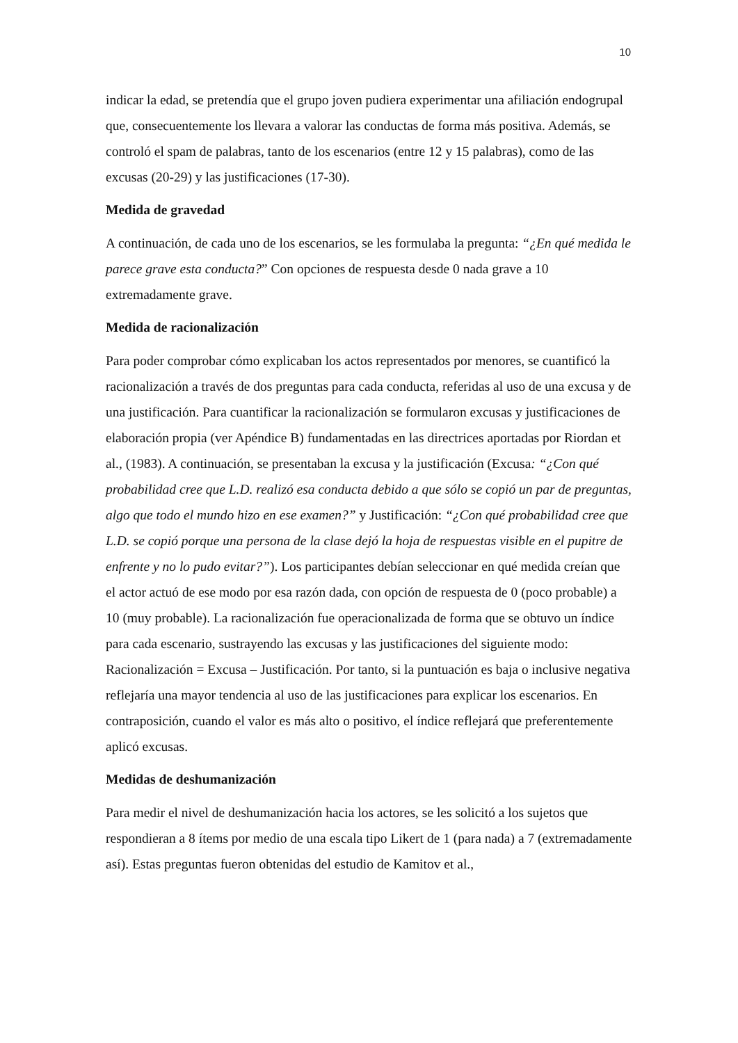10
indicar la edad, se pretendía que el grupo joven pudiera experimentar una afiliación endogrupal que, consecuentemente los llevara a valorar las conductas de forma más positiva. Además, se controló el spam de palabras, tanto de los escenarios (entre 12 y 15 palabras), como de las excusas (20-29) y las justificaciones (17-30).
Medida de gravedad
A continuación, de cada uno de los escenarios, se les formulaba la pregunta: “¿En qué medida le parece grave esta conducta?” Con opciones de respuesta desde 0 nada grave a 10 extremadamente grave.
Medida de racionalización
Para poder comprobar cómo explicaban los actos representados por menores, se cuantificó la racionalización a través de dos preguntas para cada conducta, referidas al uso de una excusa y de una justificación. Para cuantificar la racionalización se formularon excusas y justificaciones de elaboración propia (ver Apéndice B) fundamentadas en las directrices aportadas por Riordan et al., (1983). A continuación, se presentaban la excusa y la justificación (Excusa: “¿Con qué probabilidad cree que L.D. realizó esa conducta debido a que sólo se copió un par de preguntas, algo que todo el mundo hizo en ese examen?” y Justificación: “¿Con qué probabilidad cree que L.D. se copió porque una persona de la clase dejó la hoja de respuestas visible en el pupitre de enfrente y no lo pudo evitar?”). Los participantes debían seleccionar en qué medida creían que el actor actuó de ese modo por esa razón dada, con opción de respuesta de 0 (poco probable) a 10 (muy probable). La racionalización fue operacionalizada de forma que se obtuvo un índice para cada escenario, sustrayendo las excusas y las justificaciones del siguiente modo: Racionalización = Excusa – Justificación. Por tanto, si la puntuación es baja o inclusive negativa reflejaría una mayor tendencia al uso de las justificaciones para explicar los escenarios. En contraposición, cuando el valor es más alto o positivo, el índice reflejará que preferentemente aplicó excusas.
Medidas de deshumanización
Para medir el nivel de deshumanización hacia los actores, se les solicitó a los sujetos que respondieran a 8 ítems por medio de una escala tipo Likert de 1 (para nada) a 7 (extremadamente así). Estas preguntas fueron obtenidas del estudio de Kamitov et al.,